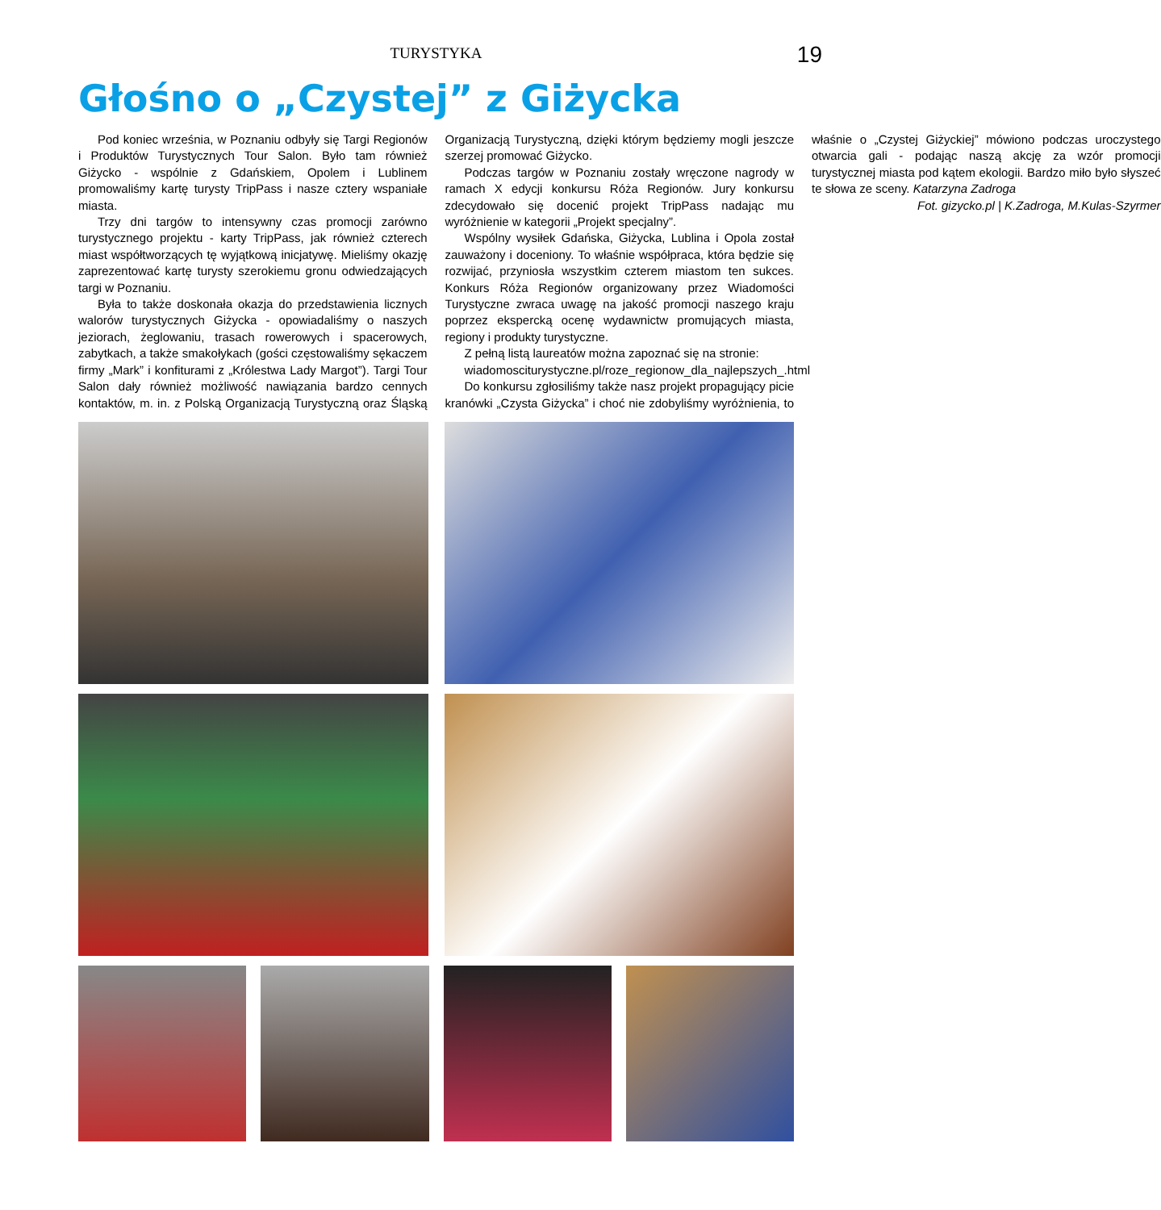TURYSTYKA 19
Głośno o „Czystej” z Giżycka
Pod koniec września, w Poznaniu odbyły się Targi Regionów i Produktów Turystycznych Tour Salon. Było tam również Giżycko - wspólnie z Gdańskiem, Opolem i Lublinem promowaliśmy kartę turysty TripPass i nasze cztery wspaniałe miasta.
Trzy dni targów to intensywny czas promocji zarówno turystycznego projektu - karty TripPass, jak również czterech miast współtworzących tę wyjątkową inicjatywę. Mieliśmy okazję zaprezentować kartę turysty szerokiemu gronu odwiedzających targi w Poznaniu.
Była to także doskonała okazja do przedstawienia licznych walorów turystycznych Giżycka - opowiadaliśmy o naszych jeziorach, żeglowaniu, trasach rowerowych i spacerowych, zabytkach, a także smakołykach (gości częstowaliśmy sękaczem firmy „Mark” i konfiturami z „Królestwa Lady Margot”). Targi Tour Salon dały również możliwość nawiązania bardzo cennych kontaktów, m. in. z Polską Organizacją Turystyczną oraz Śląską Organizacją Turystyczną, dzięki którym będziemy mogli jeszcze szerzej promować Giżycko.
Podczas targów w Poznaniu zostały wręczone nagrody w ramach X edycji konkursu Róża Regionów. Jury konkursu zdecydowało się docenić projekt TripPass nadając mu wyróżnienie w kategorii „Projekt specjalny”.
Wspólny wysiłek Gdańska, Giżycka, Lublina i Opola został zauważony i doceniony. To właśnie współpraca, która będzie się rozwijać, przyniosła wszystkim czterem miastom ten sukces. Konkurs Róża Regionów organizowany przez Wiadomości Turystyczne zwraca uwagę na jakość promocji naszego kraju poprzez ekspercką ocenę wydawnictw promujących miasta, regiony i produkty turystyczne.
Z pełną listą laureatów można zapoznać się na stronie:
wiadomosciturystyczne.pl/roze_regionow_dla_najlepszych_.html
Do konkursu zgłosiliśmy także nasz projekt propagujący picie kranówki „Czysta Giżycka” i choć nie zdobyliśmy wyróżnienia, to właśnie o „Czystej Giżyckiej” mówiono podczas uroczystego otwarcia gali - podając naszą akcję za wzór promocji turystycznej miasta pod kątem ekologii. Bardzo miło było słyszeć te słowa ze sceny. Katarzyna Zadroga
Fot. gizycko.pl | K.Zadroga, M.Kulas-Szyrmer